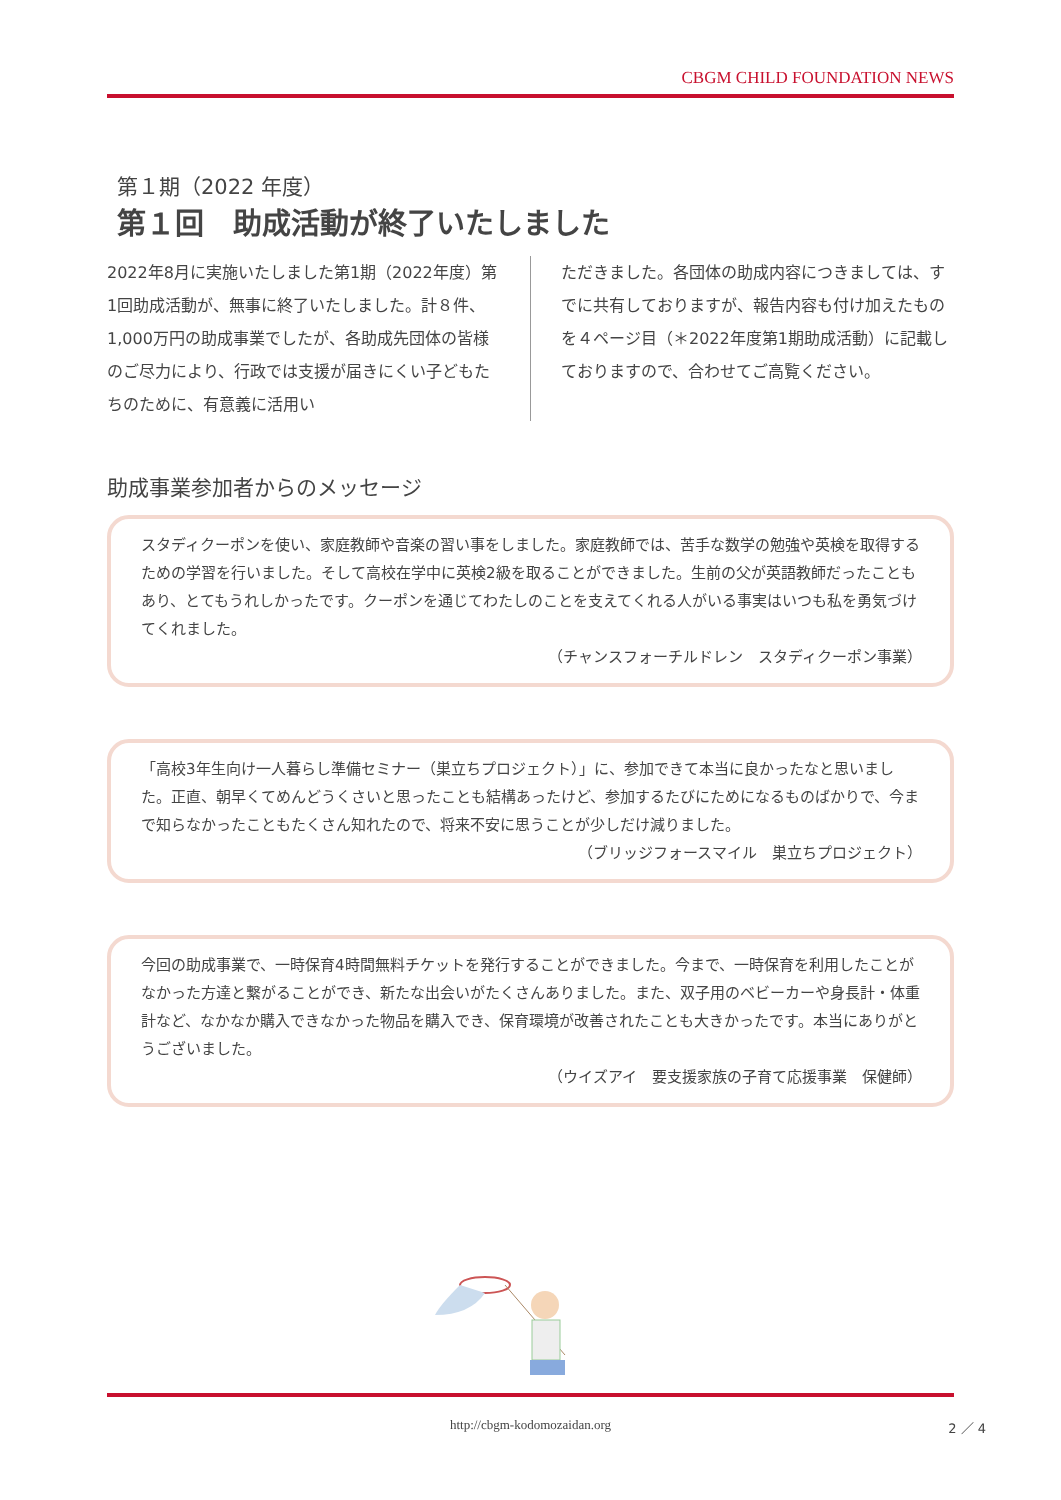CBGM CHILD FOUNDATION NEWS
第１期（2022 年度）
第１回　助成活動が終了いたしました
2022年8月に実施いたしました第1期（2022年度）第1回助成活動が、無事に終了いたしました。計８件、1,000万円の助成事業でしたが、各助成先団体の皆様のご尽力により、行政では支援が届きにくい子どもたちのために、有意義に活用い
ただきました。各団体の助成内容につきましては、すでに共有しておりますが、報告内容も付け加えたものを４ページ目（＊2022年度第1期助成活動）に記載しておりますので、合わせてご高覧ください。
助成事業参加者からのメッセージ
スタディクーポンを使い、家庭教師や音楽の習い事をしました。家庭教師では、苦手な数学の勉強や英検を取得するための学習を行いました。そして高校在学中に英検2級を取ることができました。生前の父が英語教師だったこともあり、とてもうれしかったです。クーポンを通じてわたしのことを支えてくれる人がいる事実はいつも私を勇気づけてくれました。
（チャンスフォーチルドレン　スタディクーポン事業）
「高校3年生向け一人暮らし準備セミナー（巣立ちプロジェクト）」に、参加できて本当に良かったなと思いました。正直、朝早くてめんどうくさいと思ったことも結構あったけど、参加するたびにためになるものばかりで、今まで知らなかったこともたくさん知れたので、将来不安に思うことが少しだけ減りました。
（ブリッジフォースマイル　巣立ちプロジェクト）
今回の助成事業で、一時保育4時間無料チケットを発行することができました。今まで、一時保育を利用したことがなかった方達と繋がることができ、新たな出会いがたくさんありました。また、双子用のベビーカーや身長計・体重計など、なかなか購入できなかった物品を購入でき、保育環境が改善されたことも大きかったです。本当にありがとうございました。
（ウイズアイ　要支援家族の子育て応援事業　保健師）
http://cbgm-kodomozaidan.org
2 ／ 4